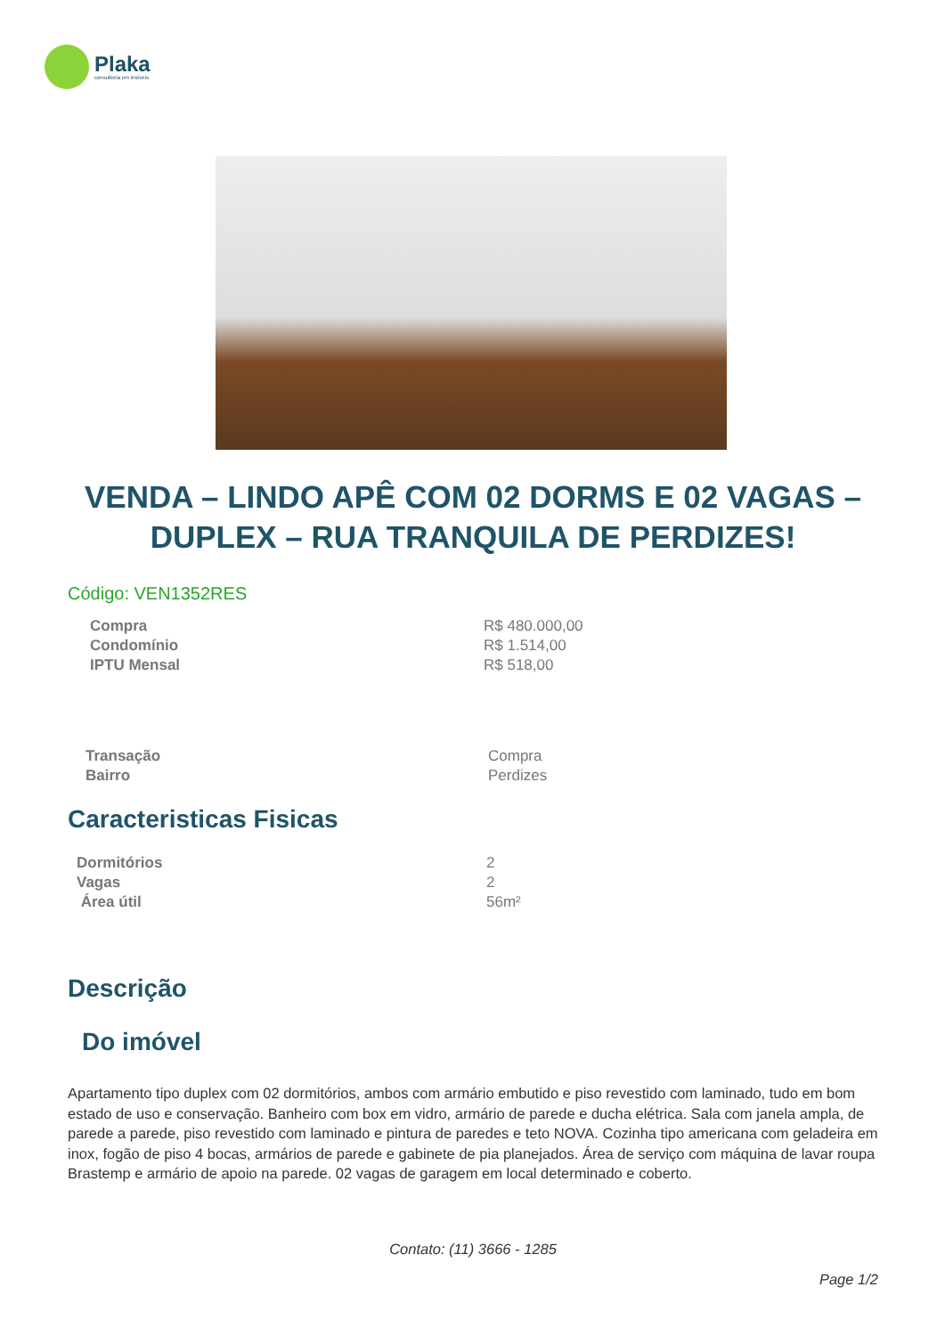Plaka
consultoria em imóveis
VENDA – LINDO APÊ COM 02 DORMS E 02 VAGAS – DUPLEX – RUA TRANQUILA DE PERDIZES!
Código: VEN1352RES
| Compra | R$ 480.000,00 |
| Condomínio | R$ 1.514,00 |
| IPTU Mensal | R$ 518,00 |
| Transação | Compra |
| Bairro | Perdizes |
Caracteristicas Fisicas
| Dormitórios | 2 |
| Vagas | 2 |
| Área útil | 56m² |
Descrição
Do imóvel
Apartamento tipo duplex com 02 dormitórios, ambos com armário embutido e piso revestido com laminado, tudo em bom estado de uso e conservação. Banheiro com box em vidro, armário de parede e ducha elétrica. Sala com janela ampla, de parede a parede, piso revestido com laminado e pintura de paredes e teto NOVA. Cozinha tipo americana com geladeira em inox, fogão de piso 4 bocas, armários de parede e gabinete de pia planejados. Área de serviço com máquina de lavar roupa Brastemp e armário de apoio na parede. 02 vagas de garagem em local determinado e coberto.
Contato: (11) 3666 - 1285
Page 1/2